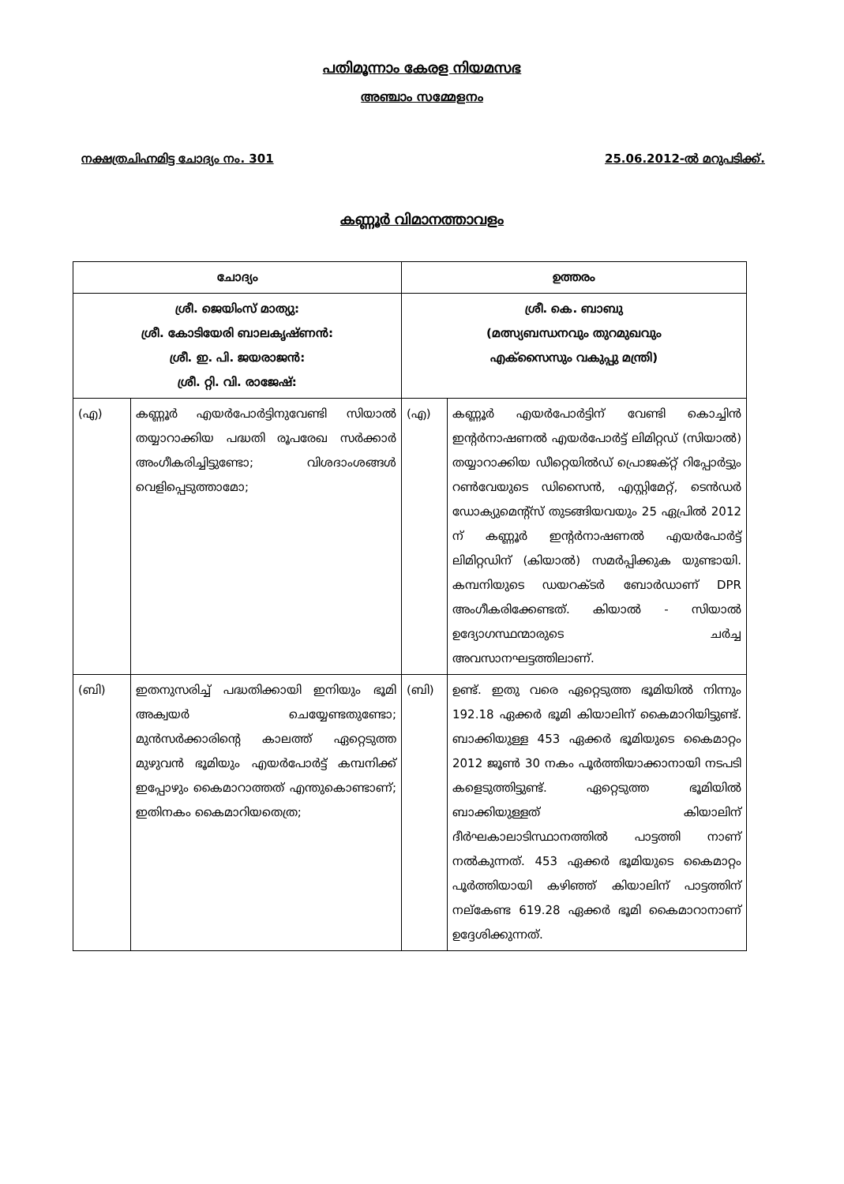പതിമൂന്നാം കേരള നിയമസഭ
അഞ്ചാം സമ്മേളനം
നക്ഷത്രചിഹ്നമിട്ട ചോദ്യം നം. 301 25.06.2012-ൽ മറുപടിക്ക്.
കണ്ണൂർ വിമാനത്താവളം
| ചോദ്യം | | ഉത്തരം | |
| --- | --- | --- | --- |
| ശ്രീ. ജെയിംസ് മാത്യു: ശ്രീ. കോടിയേരി ബാലകൃഷ്ണൻ: ശ്രീ. ഇ. പി. ജയരാജൻ: ശ്രീ. റ്റി. വി. രാജേഷ്: | | ശ്രീ. കെ. ബാബു (മത്സ്യബന്ധനവും തുറമുഖവും എക്സൈസും വകുപ്പു മന്ത്രി) | |
| (എ) | കണ്ണൂർ എയർപോർട്ടിനുവേണ്ടി സിയാൽ തയ്യാറാക്കിയ പദ്ധതി രൂപരേഖ സർക്കാർ അംഗീകരിച്ചിട്ടുണ്ടോ; വിശദാംശങ്ങൾ വെളിപ്പെടുത്താമോ; | (എ) | കണ്ണൂർ എയർപോർട്ടിന് വേണ്ടി കൊച്ചിൻ ഇന്റർനാഷണൽ എയർപോർട്ട് ലിമിറ്റഡ് (സിയാൽ) തയ്യാറാക്കിയ ഡീറ്റെയിൽഡ് പ്രൊജക്റ്റ് റിപ്പോർട്ടും റൺവേയുടെ ഡിസൈൻ, എസ്റ്റിമേറ്റ്, ടെൻഡർ ഡോക്യുമെന്റ്സ് തുടങ്ങിയവയും 25 ഏപ്രിൽ 2012 ന് കണ്ണൂർ ഇന്റർനാഷണൽ എയർപോർട്ട് ലിമിറ്റഡിന് (കിയാൽ) സമർപ്പിക്കുക യുണ്ടായി. കമ്പനിയുടെ ഡയറക്ടർ ബോർഡാണ് DPR അംഗീകരിക്കേണ്ടത്. കിയാൽ - സിയാൽ ഉദ്യോഗസ്ഥന്മാരുടെ ചർച്ച അവസാനഘട്ടത്തിലാണ്. |
| (ബി) | ഇതനുസരിച്ച് പദ്ധതിക്കായി ഇനിയും ഭൂമി അക്വയർ ചെയ്യേണ്ടതുണ്ടോ; മുൻസർക്കാരിന്റെ കാലത്ത് ഏറ്റെടുത്ത മുഴുവൻ ഭൂമിയും എയർപോർട്ട് കമ്പനിക്ക് ഇപ്പോഴും കൈമാറാത്തത് എന്തുകൊണ്ടാണ്; ഇതിനകം കൈമാറിയതെത്ര; | (ബി) | ഉണ്ട്. ഇതു വരെ ഏറ്റെടുത്ത ഭൂമിയിൽ നിന്നും 192.18 ഏക്കർ ഭൂമി കിയാലിന് കൈമാറിയിട്ടുണ്ട്. ബാക്കിയുള്ള 453 ഏക്കർ ഭൂമിയുടെ കൈമാറ്റം 2012 ജൂൺ 30 നകം പൂർത്തിയാക്കാനായി നടപടി കളെടുത്തിട്ടുണ്ട്. ഏറ്റെടുത്ത ഭൂമിയിൽ ബാക്കിയുള്ളത് കിയാലിന് ദീർഘകാലാടിസ്ഥാനത്തിൽ പാട്ടത്തി നാണ് നൽകുന്നത്. 453 ഏക്കർ ഭൂമിയുടെ കൈമാറ്റം പൂർത്തിയായി കഴിഞ്ഞ് കിയാലിന് പാട്ടത്തിന് നല്കേണ്ട 619.28 ഏക്കർ ഭൂമി കൈമാറാനാണ് ഉദ്ദേശിക്കുന്നത്. |